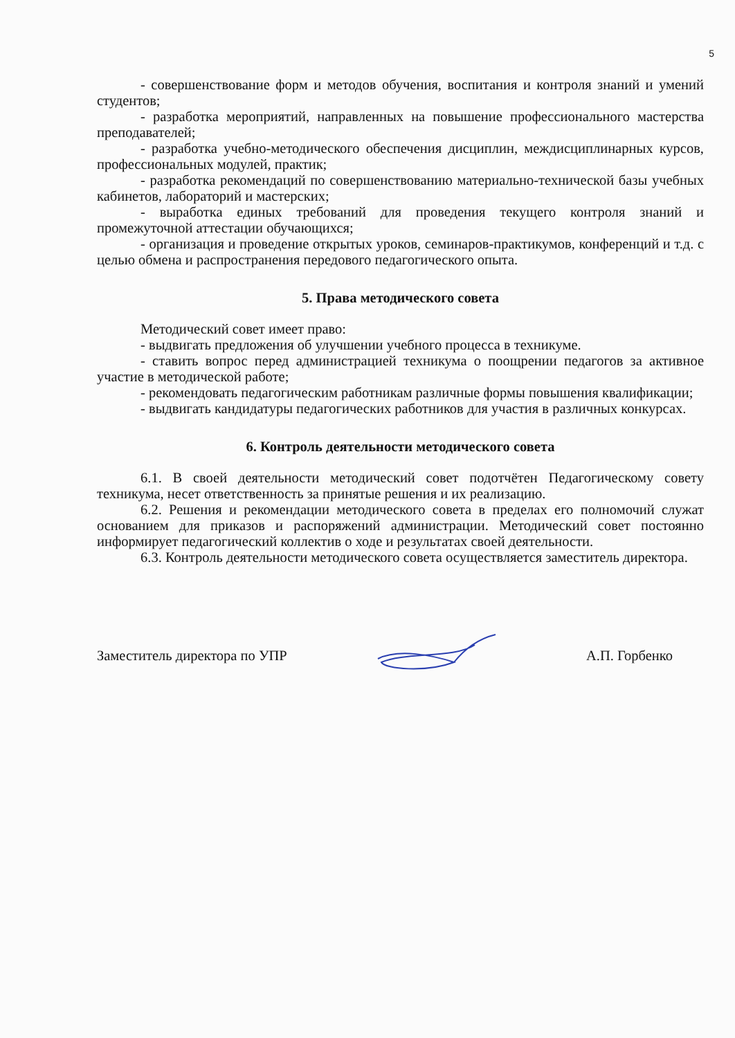5
- совершенствование форм и методов обучения, воспитания и контроля знаний и умений студентов;
- разработка мероприятий, направленных на повышение профессионального мастерства преподавателей;
- разработка учебно-методического обеспечения дисциплин, междисциплинарных курсов, профессиональных модулей, практик;
- разработка рекомендаций по совершенствованию материально-технической базы учебных кабинетов, лабораторий и мастерских;
- выработка единых требований для проведения текущего контроля знаний и промежуточной аттестации обучающихся;
- организация и проведение открытых уроков, семинаров-практикумов, конференций и т.д. с целью обмена и распространения передового педагогического опыта.
5. Права методического совета
Методический совет имеет право:
- выдвигать предложения об улучшении учебного процесса в техникуме.
- ставить вопрос перед администрацией техникума о поощрении педагогов за активное участие в методической работе;
- рекомендовать педагогическим работникам различные формы повышения квалификации;
- выдвигать кандидатуры педагогических работников для участия в различных конкурсах.
6. Контроль деятельности методического совета
6.1. В своей деятельности методический совет подотчётен Педагогическому совету техникума, несет ответственность за принятые решения и их реализацию.
6.2. Решения и рекомендации методического совета в пределах его полномочий служат основанием для приказов и распоряжений администрации. Методический совет постоянно информирует педагогический коллектив о ходе и результатах своей деятельности.
6.3. Контроль деятельности методического совета осуществляется заместитель директора.
Заместитель директора по УПР А.П. Горбенко